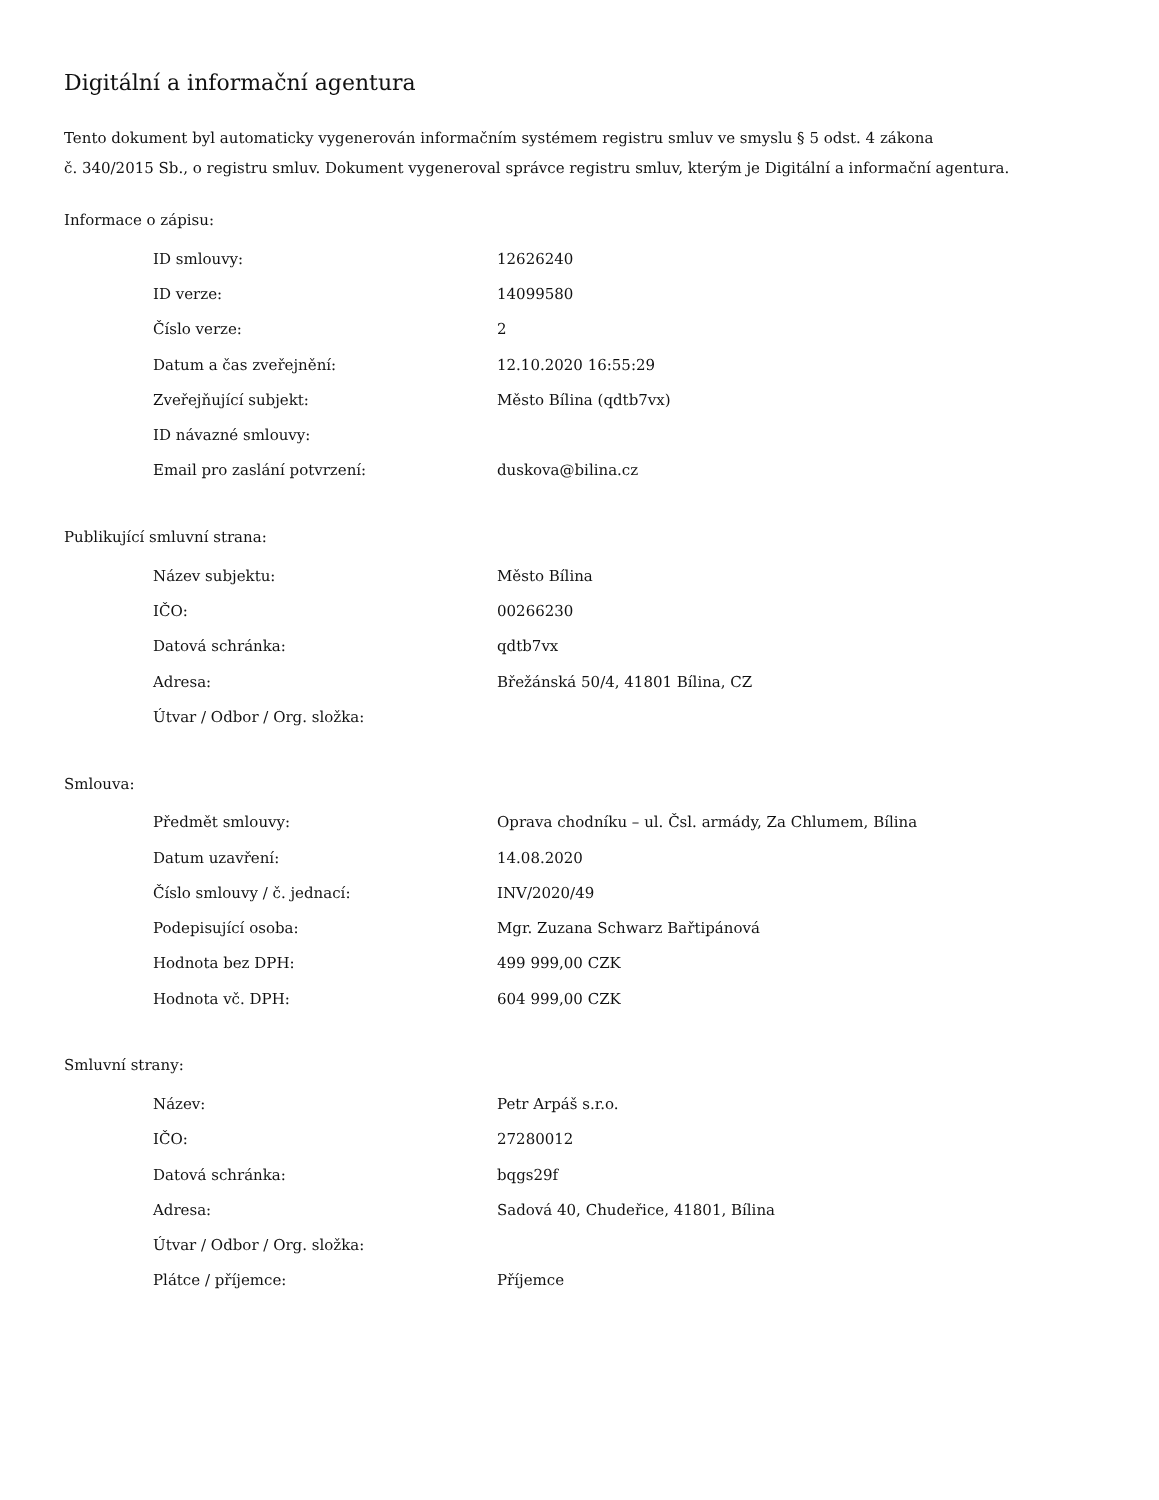Digitální a informační agentura
Tento dokument byl automaticky vygenerován informačním systémem registru smluv ve smyslu § 5 odst. 4 zákona
č. 340/2015 Sb., o registru smluv. Dokument vygeneroval správce registru smluv, kterým je Digitální a informační agentura.
Informace o zápisu:
| ID smlouvy: | 12626240 |
| ID verze: | 14099580 |
| Číslo verze: | 2 |
| Datum a čas zveřejnění: | 12.10.2020 16:55:29 |
| Zveřejňující subjekt: | Město Bílina (qdtb7vx) |
| ID návazné smlouvy: | |
| Email pro zaslání potvrzení: | duskova@bilina.cz |
Publikující smluvní strana:
| Název subjektu: | Město Bílina |
| IČO: | 00266230 |
| Datová schránka: | qdtb7vx |
| Adresa: | Břežánská 50/4, 41801 Bílina, CZ |
| Útvar / Odbor / Org. složka: | |
Smlouva:
| Předmět smlouvy: | Oprava chodníku – ul. Čsl. armády, Za Chlumem, Bílina |
| Datum uzavření: | 14.08.2020 |
| Číslo smlouvy / č. jednací: | INV/2020/49 |
| Podepisující osoba: | Mgr. Zuzana Schwarz Bařtipánová |
| Hodnota bez DPH: | 499 999,00 CZK |
| Hodnota vč. DPH: | 604 999,00 CZK |
Smluvní strany:
| Název: | Petr Arpáš s.r.o. |
| IČO: | 27280012 |
| Datová schránka: | bqgs29f |
| Adresa: | Sadová 40, Chudeřice, 41801, Bílina |
| Útvar / Odbor / Org. složka: | |
| Plátce / příjemce: | Příjemce |